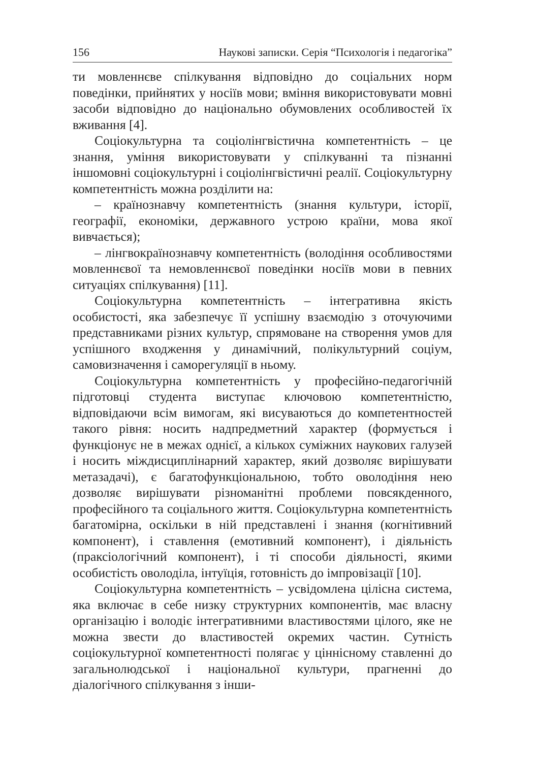156 Наукові записки. Серія “Психологія і педагогіка”
ти мовленнєве спілкування відповідно до соціальних норм поведінки, прийнятих у носіїв мови; вміння використовувати мовні засоби відповідно до національно обумовлених особливостей їх вживання [4].
Соціокультурна та соціолінгвістична компетентність – це знання, уміння використовувати у спілкуванні та пізнанні іншомовні соціокультурні і соціолінгвістичні реалії. Соціокультурну компетентність можна розділити на:
– країнознавчу компетентність (знання культури, історії, географії, економіки, державного устрою країни, мова якої вивчається);
– лінгвокраїнознавчу компетентність (володіння особливостями мовленнєвої та немовленнєвої поведінки носіїв мови в певних ситуаціях спілкування) [11].
Соціокультурна компетентність – інтегративна якість особистості, яка забезпечує її успішну взаємодію з оточуючими представниками різних культур, спрямоване на створення умов для успішного входження у динамічний, полікультурний соціум, самовизначення і саморегуляції в ньому.
Соціокультурна компетентність у професійно-педагогічній підготовці студента виступає ключовою компетентністю, відповідаючи всім вимогам, які висуваються до компетентностей такого рівня: носить надпредметний характер (формується і функціонує не в межах однієї, а кількох суміжних наукових галузей і носить міждисциплінарний характер, який дозволяє вирішувати метазадачі), є багатофункціональною, тобто оволодіння нею дозволяє вирішувати різноманітні проблеми повсякденного, професійного та соціального життя. Соціокультурна компетентність багатомірна, оскільки в ній представлені і знання (когнітивний компонент), і ставлення (емотивний компонент), і діяльність (праксіологічний компонент), і ті способи діяльності, якими особистість оволоділа, інтуїція, готовність до імпровізації [10].
Соціокультурна компетентність – усвідомлена цілісна система, яка включає в себе низку структурних компонентів, має власну організацію і володіє інтегративними властивостями цілого, яке не можна звести до властивостей окремих частин. Сутність соціокультурної компетентності полягає у ціннісному ставленні до загальнолюдської і національної культури, прагненні до діалогічного спілкування з інши-